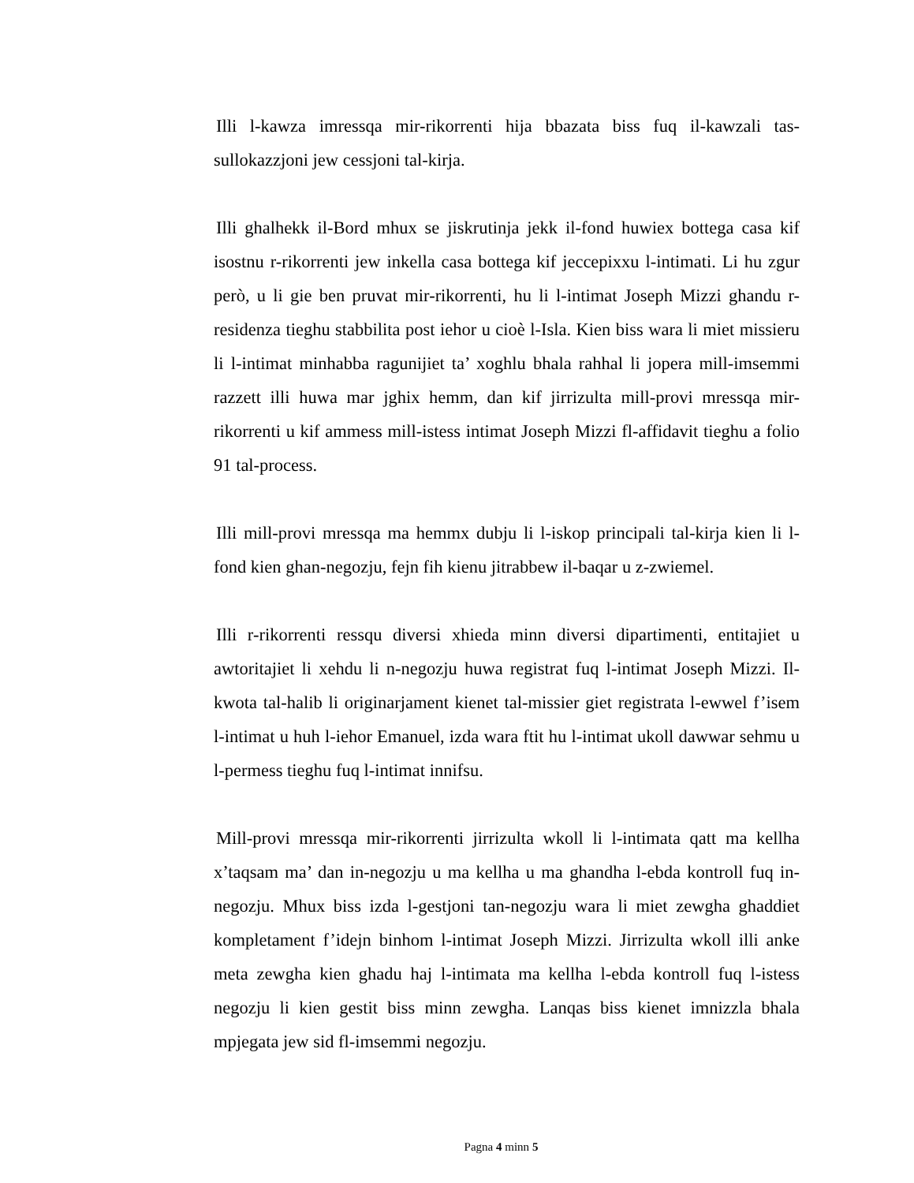Illi l-kawza imressqa mir-rikorrenti hija bbazata biss fuq il-kawzali tas-sullokazzjoni jew cessjoni tal-kirja.
Illi ghalhekk il-Bord mhux se jiskrutinja jekk il-fond huwiex bottega casa kif isostnu r-rikorrenti jew inkella casa bottega kif jeccepixxu l-intimati. Li hu zgur però, u li gie ben pruvat mir-rikorrenti, hu li l-intimat Joseph Mizzi ghandu r-residenza tieghu stabbilita post iehor u cioè l-Isla. Kien biss wara li miet missieru li l-intimat minhabba ragunijiet ta’ xoghlu bhala rahhal li jopera mill-imsemmi razzett illi huwa mar jghix hemm, dan kif jirrizulta mill-provi mressqa mir-rikorrenti u kif ammess mill-istess intimat Joseph Mizzi fl-affidavit tieghu a folio 91 tal-process.
Illi mill-provi mressqa ma hemmx dubju li l-iskop principali tal-kirja kien li l-fond kien ghan-negozju, fejn fih kienu jitrabbew il-baqar u z-zwiemel.
Illi r-rikorrenti ressqu diversi xhieda minn diversi dipartimenti, entitajiet u awtoritajiet li xehdu li n-negozju huwa registrat fuq l-intimat Joseph Mizzi. Il-kwota tal-halib li originarjament kienet tal-missier giet registrata l-ewwel f’isem l-intimat u huh l-iehor Emanuel, izda wara ftit hu l-intimat ukoll dawwar sehmu u l-permess tieghu fuq l-intimat innifsu.
Mill-provi mressqa mir-rikorrenti jirrizulta wkoll li l-intimata qatt ma kellha x’taqsam ma’ dan in-negozju u ma kellha u ma ghandha l-ebda kontroll fuq in-negozju. Mhux biss izda l-gestjoni tan-negozju wara li miet zewgha ghaddiet kompletament f’idejn binhom l-intimat Joseph Mizzi. Jirrizulta wkoll illi anke meta zewgha kien ghadu haj l-intimata ma kellha l-ebda kontroll fuq l-istess negozju li kien gestit biss minn zewgha. Lanqas biss kienet imnizzla bhala mpjegata jew sid fl-imsemmi negozju.
Pagna 4 minn 5